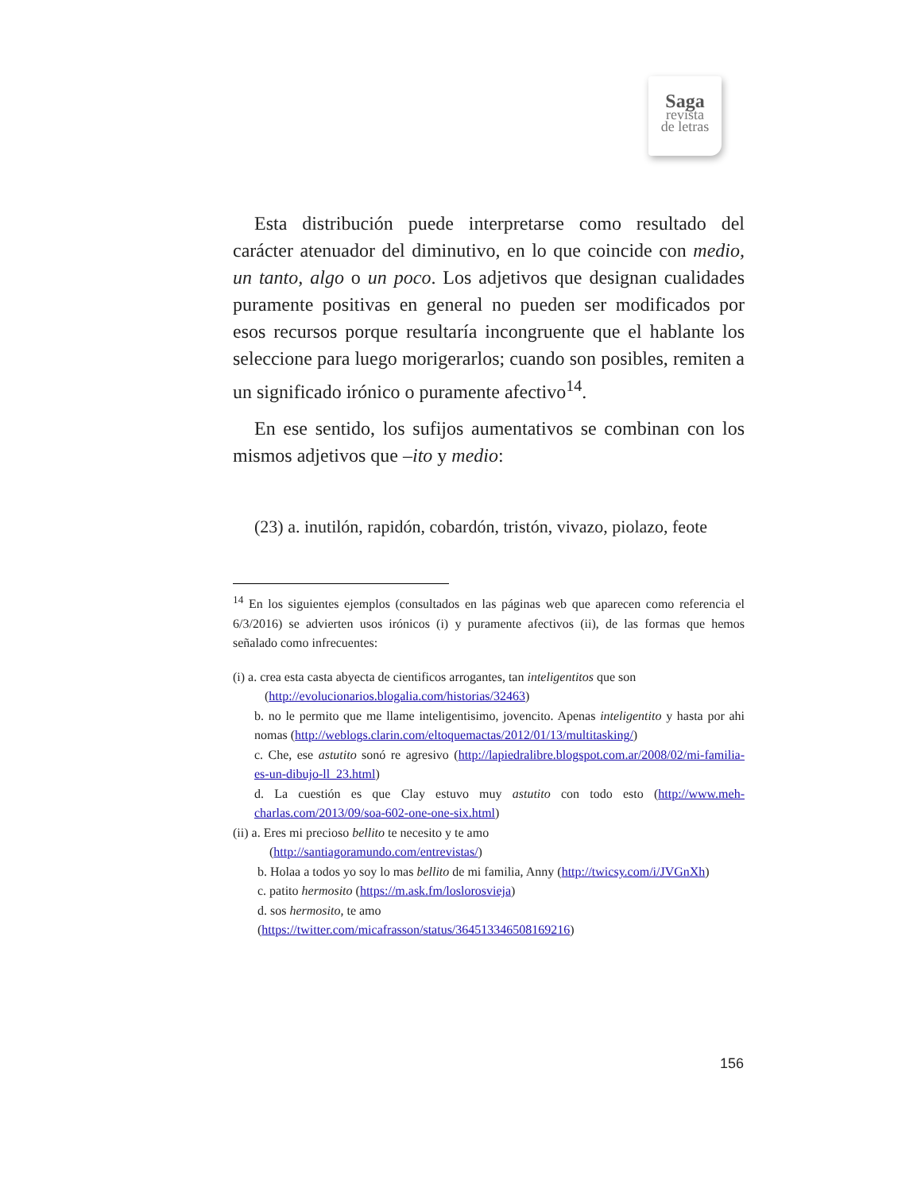Saga
revista
de letras
Esta distribución puede interpretarse como resultado del carácter atenuador del diminutivo, en lo que coincide con medio, un tanto, algo o un poco. Los adjetivos que designan cualidades puramente positivas en general no pueden ser modificados por esos recursos porque resultaría incongruente que el hablante los seleccione para luego morigerarlos; cuando son posibles, remiten a un significado irónico o puramente afectivo<sup>14</sup>.
En ese sentido, los sufijos aumentativos se combinan con los mismos adjetivos que –ito y medio:
(23) a. inutilón, rapidón, cobardón, tristón, vivazo, piolazo, feote
<sup>14</sup> En los siguientes ejemplos (consultados en las páginas web que aparecen como referencia el 6/3/2016) se advierten usos irónicos (i) y puramente afectivos (ii), de las formas que hemos señalado como infrecuentes:
(i) a. crea esta casta abyecta de cientificos arrogantes, tan inteligentitos que son
(http://evolucionarios.blogalia.com/historias/32463)
b. no le permito que me llame inteligentisimo, jovencito. Apenas inteligentito y hasta por ahi nomas (http://weblogs.clarin.com/eltoquemactas/2012/01/13/multitasking/)
c. Che, ese astutito sonó re agresivo (http://lapiedralibre.blogspot.com.ar/2008/02/mi-familia-es-un-dibujo-ll_23.html)
d. La cuestión es que Clay estuvo muy astutito con todo esto (http://www.meh-charlas.com/2013/09/soa-602-one-one-six.html)
(ii) a. Eres mi precioso bellito te necesito y te amo
(http://santiagoramundo.com/entrevistas/)
b. Holaa a todos yo soy lo mas bellito de mi familia, Anny (http://twicsy.com/i/JVGnXh)
c. patito hermosito (https://m.ask.fm/loslorosvieja)
d. sos hermosito, te amo
(https://twitter.com/micafrasson/status/364513346508169216)
156